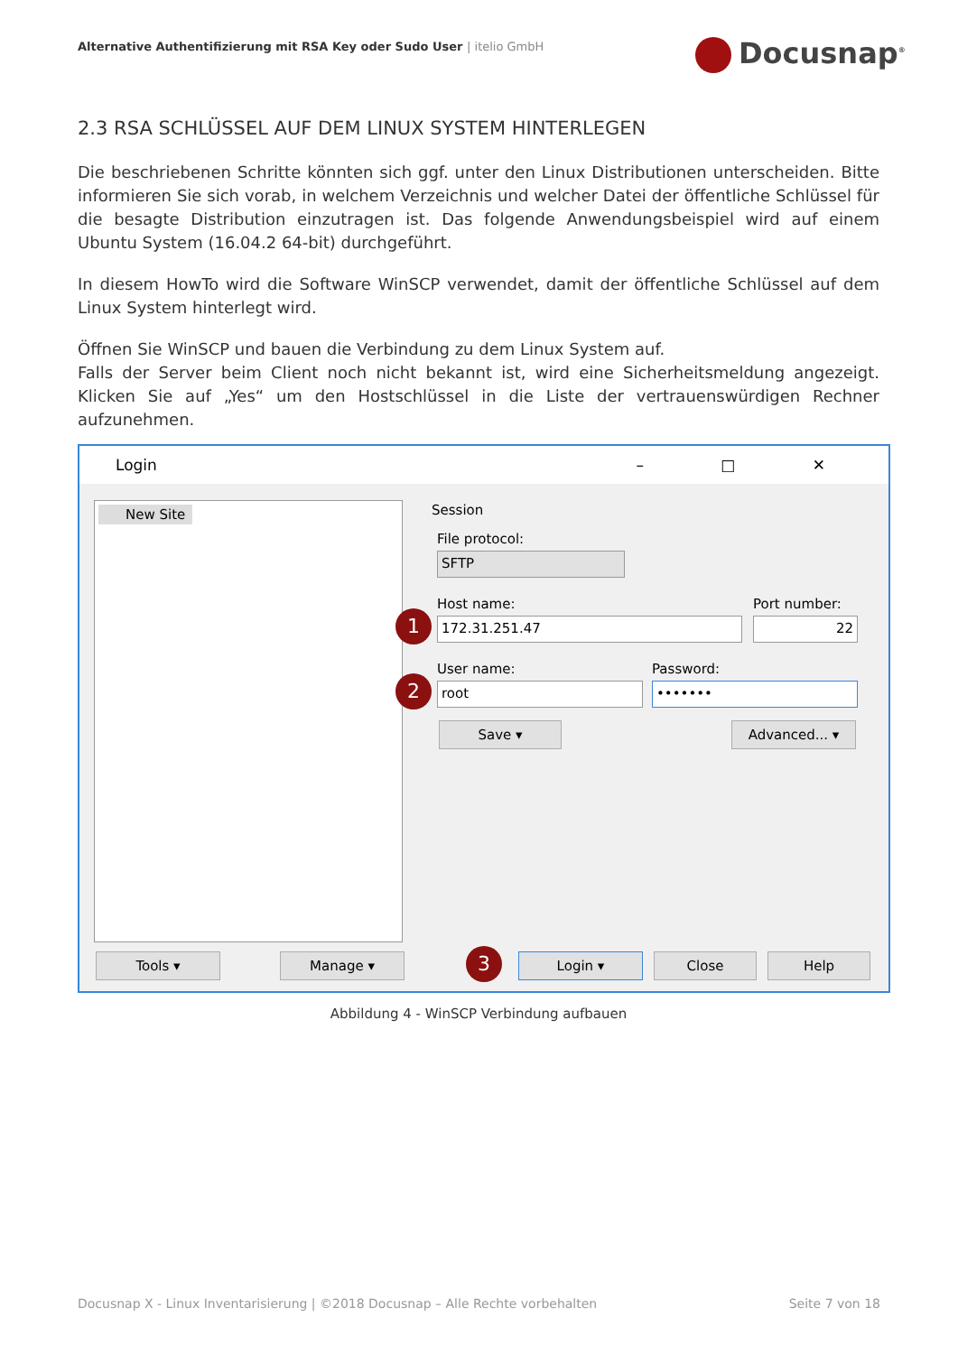Alternative Authentifizierung mit RSA Key oder Sudo User | itelio GmbH
Docusnap<sup>®</sup>
2.3 RSA SCHLÜSSEL AUF DEM LINUX SYSTEM HINTERLEGEN
Die beschriebenen Schritte könnten sich ggf. unter den Linux Distributionen unterscheiden. Bitte informieren Sie sich vorab, in welchem Verzeichnis und welcher Datei der öffentliche Schlüssel für die besagte Distribution einzutragen ist. Das folgende Anwendungsbeispiel wird auf einem Ubuntu System (16.04.2 64-bit) durchgeführt.
In diesem HowTo wird die Software WinSCP verwendet, damit der öffentliche Schlüssel auf dem Linux System hinterlegt wird.
Öffnen Sie WinSCP und bauen die Verbindung zu dem Linux System auf.
Falls der Server beim Client noch nicht bekannt ist, wird eine Sicherheitsmeldung angezeigt. Klicken Sie auf „Yes“ um den Hostschlüssel in die Liste der vertrauenswürdigen Rechner aufzunehmen.
Login – □ ✕
New Site Session
File protocol:
SFTP
Host name: Port number:
1 172.31.251.47 22
User name: Password:
2 root •••••••
Save ▾ Advanced... ▾
Tools ▾ Manage ▾ 3 Login ▾ Close Help
Abbildung 4 - WinSCP Verbindung aufbauen
Docusnap X - Linux Inventarisierung | ©2018 Docusnap – Alle Rechte vorbehalten Seite 7 von 18